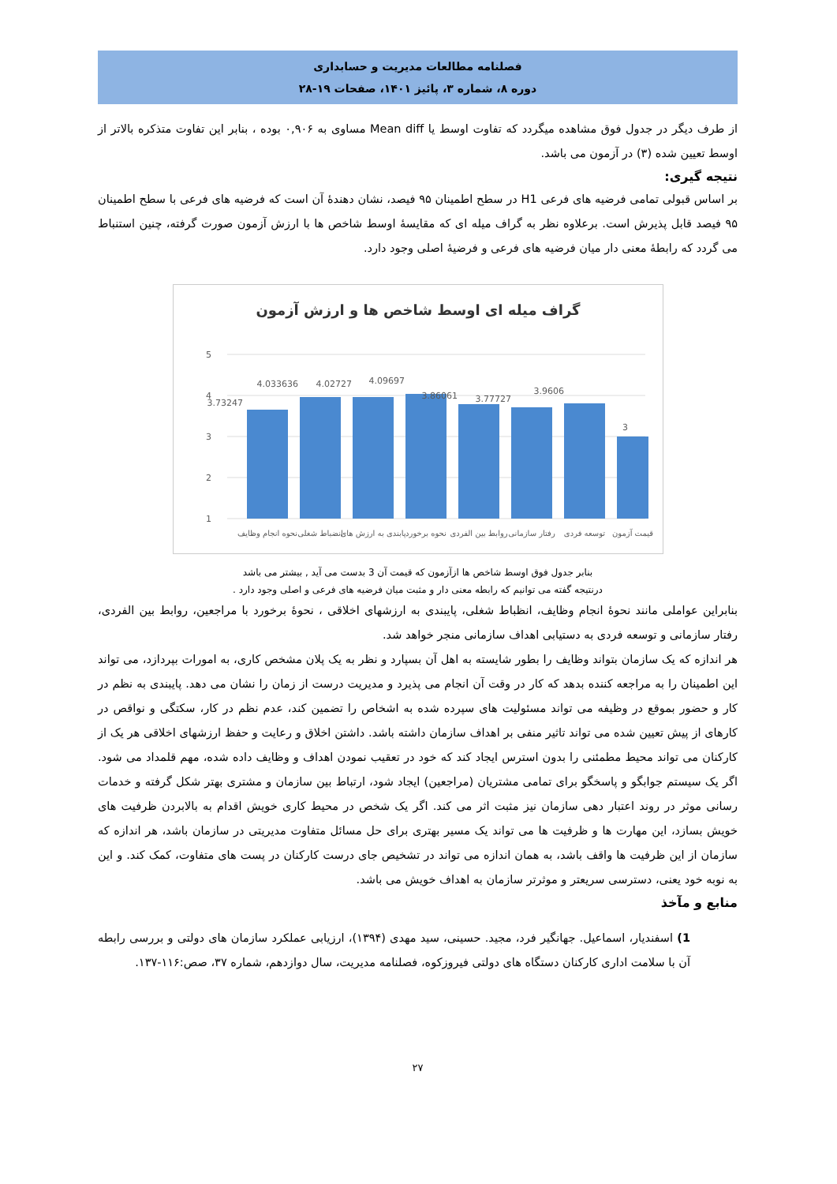فصلنامه مطالعات مدیریت و حسابداری
دوره ۸، شماره ۳، پائیز ۱۴۰۱، صفحات ۱۹-۲۸
از طرف دیگر در جدول فوق مشاهده میگردد که تفاوت اوسط یا Mean diff مساوی به ۰,۹۰۶ بوده ، بنابر این تفاوت متذکره بالاتر از اوسط تعیین شده (۳) در آزمون می باشد.
نتیجه گیری:
بر اساس قبولی تمامی فرضیه های فرعی H1 در سطح اطمینان ۹۵ فیصد، نشان دهندۀ آن است که فرضیه های فرعی با سطح اطمینان ۹۵ فیصد قابل پذیرش است. برعلاوه نظر به گراف میله ای که مقایسۀ اوسط شاخص ها با ارزش آزمون صورت گرفته، چنین استنباط می گردد که رابطۀ معنی دار میان فرضیه های فرعی و فرضیۀ اصلی وجود دارد.
گراف میله ای اوسط شاخص ها و ارزش آزمون
5
4
3
2
1
3.73247
4.033636
4.02727
4.09697
3.86061
3.77727
3.9606
3
نحوه انجام وظایف
انضباط شغلی
پابندی به ارزش های
نحوه برخورد
روابط بین الفردی
رفتار سازمانی
توسعه فردی
قیمت آزمون
بنابر جدول فوق اوسط شاخص ها ازآزمون که قیمت آن 3 بدست می آید , بیشتر می باشد
درنتیجه گفته می توانیم که رابطه معنی دار و مثبت میان فرضیه های فرعی و اصلی وجود دارد .
بنابراین عواملی مانند نحوۀ انجام وظایف، انظباط شغلی، پایبندی به ارزشهای اخلاقی ، نحوۀ برخورد با مراجعین، روابط بین الفردی، رفتار سازمانی و توسعه فردی به دستیابی اهداف سازمانی منجر خواهد شد.
هر اندازه که یک سازمان بتواند وظایف را بطور شایسته به اهل آن بسپارد و نظر به یک پلان مشخص کاری، به امورات بپردازد، می تواند این اطمینان را به مراجعه کننده بدهد که کار در وقت آن انجام می پذیرد و مدیریت درست از زمان را نشان می دهد. پایبندی به نظم در کار و حضور بموقع در وظیفه می تواند مسئولیت های سپرده شده به اشخاص را تضمین کند، عدم نظم در کار، سکتگی و نواقص در کارهای از پیش تعیین شده می تواند تاثیر منفی بر اهداف سازمان داشته باشد. داشتن اخلاق و رعایت و حفظ ارزشهای اخلاقی هر یک از کارکنان می تواند محیط مطمئنی را بدون استرس ایجاد کند که خود در تعقیب نمودن اهداف و وظایف داده شده، مهم قلمداد می شود. اگر یک سیستم جوابگو و پاسخگو برای تمامی مشتریان (مراجعین) ایجاد شود، ارتباط بین سازمان و مشتری بهتر شکل گرفته و خدمات رسانی موثر در روند اعتبار دهی سازمان نیز مثبت اثر می کند. اگر یک شخص در محیط کاری خویش اقدام به بالابردن ظرفیت های خویش بسازد، این مهارت ها و ظرفیت ها می تواند یک مسیر بهتری برای حل مسائل متفاوت مدیریتی در سازمان باشد، هر اندازه که سازمان از این ظرفیت ها واقف باشد، به همان اندازه می تواند در تشخیص جای درست کارکنان در پست های متفاوت، کمک کند. و این به نوبه خود یعنی، دسترسی سریعتر و موثرتر سازمان به اهداف خویش می باشد.
منابع و مآخذ
1) اسفندیار، اسماعیل. جهانگیر فرد، مجید. حسینی، سید مهدی (۱۳۹۴)، ارزیابی عملکرد سازمان های دولتی و بررسی رابطه آن با سلامت اداری کارکنان دستگاه های دولتی فیروزکوه، فصلنامه مدیریت، سال دوازدهم، شماره ۳۷، صص:۱۱۶-۱۳۷.
۲۷